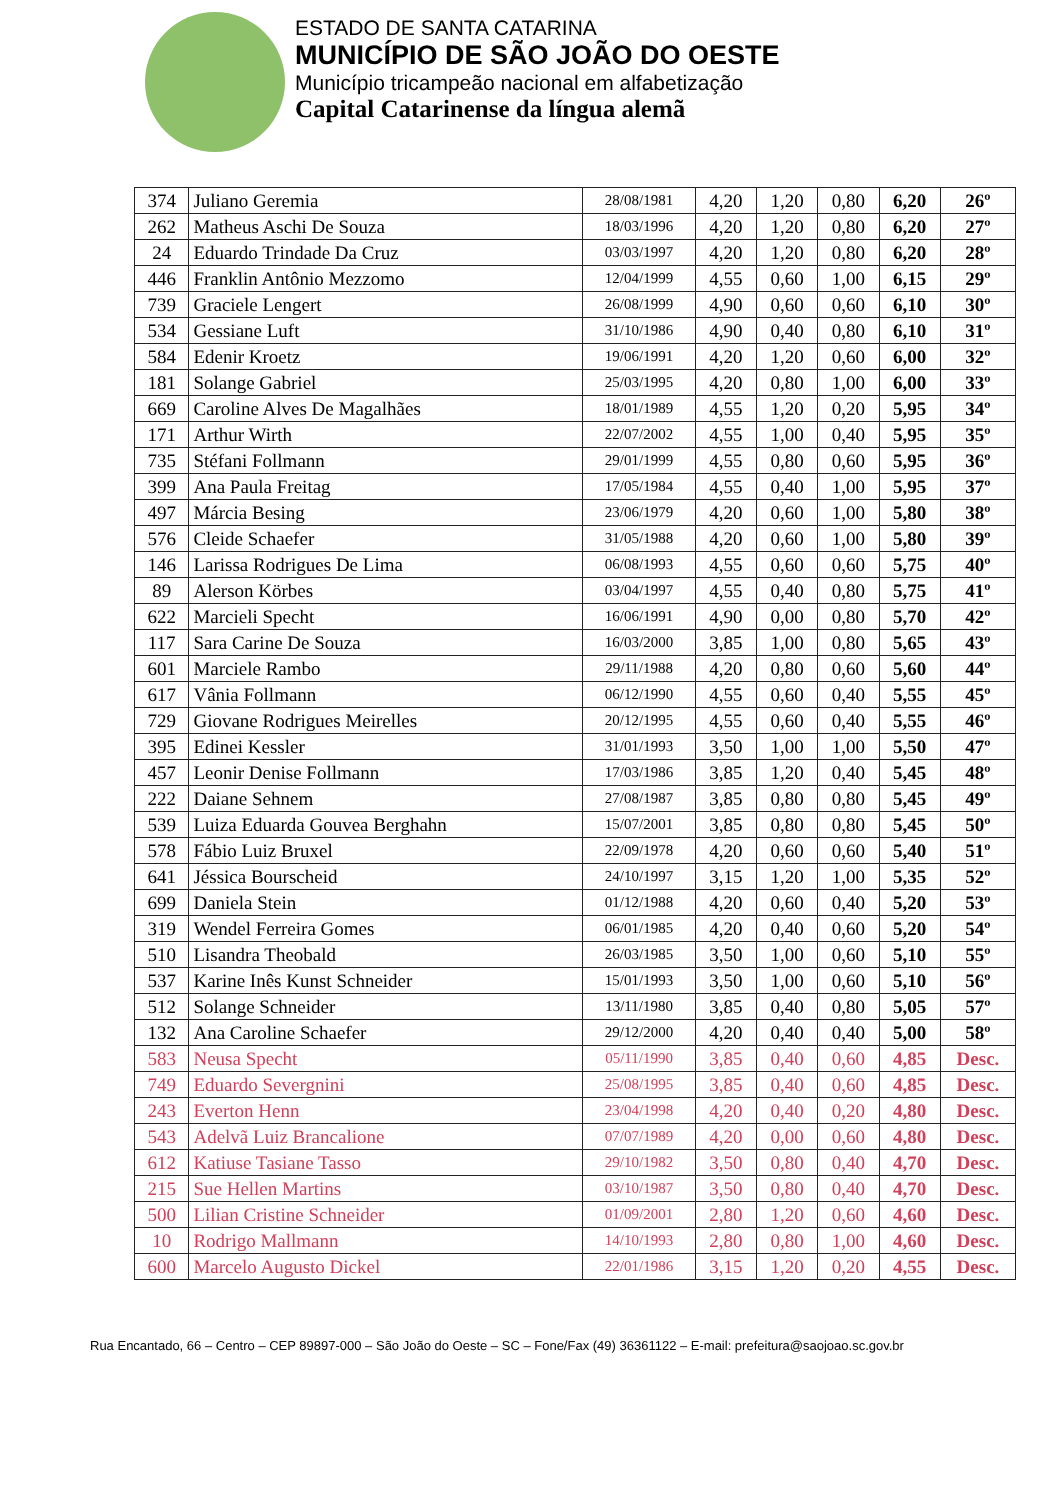ESTADO DE SANTA CATARINA
MUNICÍPIO DE SÃO JOÃO DO OESTE
Município tricampeão nacional em alfabetização
Capital Catarinense da língua alemã
| 374 | Juliano Geremia | 28/08/1981 | 4,20 | 1,20 | 0,80 | 6,20 | 26º |
| 262 | Matheus Aschi De Souza | 18/03/1996 | 4,20 | 1,20 | 0,80 | 6,20 | 27º |
| 24 | Eduardo Trindade Da Cruz | 03/03/1997 | 4,20 | 1,20 | 0,80 | 6,20 | 28º |
| 446 | Franklin Antônio Mezzomo | 12/04/1999 | 4,55 | 0,60 | 1,00 | 6,15 | 29º |
| 739 | Graciele Lengert | 26/08/1999 | 4,90 | 0,60 | 0,60 | 6,10 | 30º |
| 534 | Gessiane Luft | 31/10/1986 | 4,90 | 0,40 | 0,80 | 6,10 | 31º |
| 584 | Edenir Kroetz | 19/06/1991 | 4,20 | 1,20 | 0,60 | 6,00 | 32º |
| 181 | Solange Gabriel | 25/03/1995 | 4,20 | 0,80 | 1,00 | 6,00 | 33º |
| 669 | Caroline Alves De Magalhães | 18/01/1989 | 4,55 | 1,20 | 0,20 | 5,95 | 34º |
| 171 | Arthur Wirth | 22/07/2002 | 4,55 | 1,00 | 0,40 | 5,95 | 35º |
| 735 | Stéfani Follmann | 29/01/1999 | 4,55 | 0,80 | 0,60 | 5,95 | 36º |
| 399 | Ana Paula Freitag | 17/05/1984 | 4,55 | 0,40 | 1,00 | 5,95 | 37º |
| 497 | Márcia Besing | 23/06/1979 | 4,20 | 0,60 | 1,00 | 5,80 | 38º |
| 576 | Cleide Schaefer | 31/05/1988 | 4,20 | 0,60 | 1,00 | 5,80 | 39º |
| 146 | Larissa Rodrigues De Lima | 06/08/1993 | 4,55 | 0,60 | 0,60 | 5,75 | 40º |
| 89 | Alerson Körbes | 03/04/1997 | 4,55 | 0,40 | 0,80 | 5,75 | 41º |
| 622 | Marcieli Specht | 16/06/1991 | 4,90 | 0,00 | 0,80 | 5,70 | 42º |
| 117 | Sara Carine De Souza | 16/03/2000 | 3,85 | 1,00 | 0,80 | 5,65 | 43º |
| 601 | Marciele Rambo | 29/11/1988 | 4,20 | 0,80 | 0,60 | 5,60 | 44º |
| 617 | Vânia Follmann | 06/12/1990 | 4,55 | 0,60 | 0,40 | 5,55 | 45º |
| 729 | Giovane Rodrigues Meirelles | 20/12/1995 | 4,55 | 0,60 | 0,40 | 5,55 | 46º |
| 395 | Edinei Kessler | 31/01/1993 | 3,50 | 1,00 | 1,00 | 5,50 | 47º |
| 457 | Leonir Denise Follmann | 17/03/1986 | 3,85 | 1,20 | 0,40 | 5,45 | 48º |
| 222 | Daiane Sehnem | 27/08/1987 | 3,85 | 0,80 | 0,80 | 5,45 | 49º |
| 539 | Luiza Eduarda Gouvea Berghahn | 15/07/2001 | 3,85 | 0,80 | 0,80 | 5,45 | 50º |
| 578 | Fábio Luiz Bruxel | 22/09/1978 | 4,20 | 0,60 | 0,60 | 5,40 | 51º |
| 641 | Jéssica Bourscheid | 24/10/1997 | 3,15 | 1,20 | 1,00 | 5,35 | 52º |
| 699 | Daniela Stein | 01/12/1988 | 4,20 | 0,60 | 0,40 | 5,20 | 53º |
| 319 | Wendel Ferreira Gomes | 06/01/1985 | 4,20 | 0,40 | 0,60 | 5,20 | 54º |
| 510 | Lisandra Theobald | 26/03/1985 | 3,50 | 1,00 | 0,60 | 5,10 | 55º |
| 537 | Karine Inês Kunst Schneider | 15/01/1993 | 3,50 | 1,00 | 0,60 | 5,10 | 56º |
| 512 | Solange Schneider | 13/11/1980 | 3,85 | 0,40 | 0,80 | 5,05 | 57º |
| 132 | Ana Caroline Schaefer | 29/12/2000 | 4,20 | 0,40 | 0,40 | 5,00 | 58º |
| 583 | Neusa Specht | 05/11/1990 | 3,85 | 0,40 | 0,60 | 4,85 | Desc. |
| 749 | Eduardo Severgnini | 25/08/1995 | 3,85 | 0,40 | 0,60 | 4,85 | Desc. |
| 243 | Everton Henn | 23/04/1998 | 4,20 | 0,40 | 0,20 | 4,80 | Desc. |
| 543 | Adelvã Luiz Brancalione | 07/07/1989 | 4,20 | 0,00 | 0,60 | 4,80 | Desc. |
| 612 | Katiuse Tasiane Tasso | 29/10/1982 | 3,50 | 0,80 | 0,40 | 4,70 | Desc. |
| 215 | Sue Hellen Martins | 03/10/1987 | 3,50 | 0,80 | 0,40 | 4,70 | Desc. |
| 500 | Lilian Cristine Schneider | 01/09/2001 | 2,80 | 1,20 | 0,60 | 4,60 | Desc. |
| 10 | Rodrigo Mallmann | 14/10/1993 | 2,80 | 0,80 | 1,00 | 4,60 | Desc. |
| 600 | Marcelo Augusto Dickel | 22/01/1986 | 3,15 | 1,20 | 0,20 | 4,55 | Desc. |
Rua Encantado, 66 – Centro – CEP 89897-000 – São João do Oeste – SC – Fone/Fax (49) 36361122 – E-mail: prefeitura@saojoao.sc.gov.br